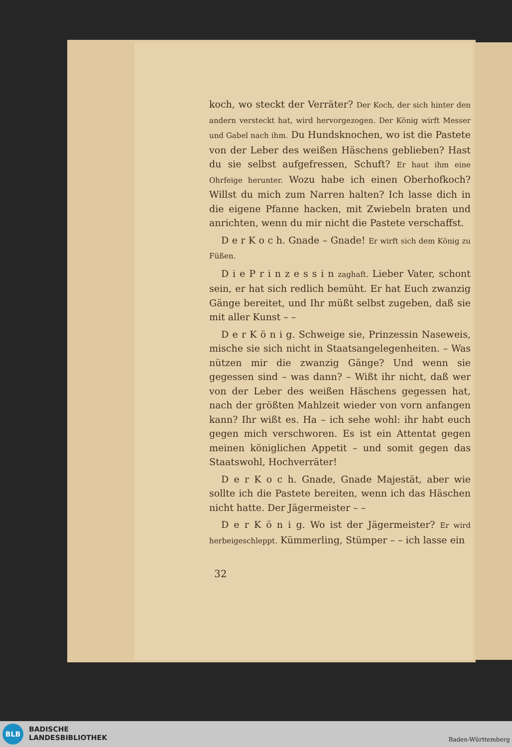koch, wo steckt der Verräter? Der Koch, der sich hinter den andern versteckt hat, wird hervorgezogen. Der König wirft Messer und Gabel nach ihm. Du Hundsknochen, wo ist die Pastete von der Leber des weißen Häschens geblieben? Hast du sie selbst aufgefressen, Schuft? Er haut ihm eine Ohrfeige herunter. Wozu habe ich einen Oberhofkoch? Willst du mich zum Narren halten? Ich lasse dich in die eigene Pfanne hacken, mit Zwiebeln braten und anrichten, wenn du mir nicht die Pastete verschaffst.
D e r K o c h. Gnade – Gnade! Er wirft sich dem König zu Füßen.
D i e P r i n z e s s i n zaghaft. Lieber Vater, schont sein, er hat sich redlich bemüht. Er hat Euch zwanzig Gänge bereitet, und Ihr müßt selbst zugeben, daß sie mit aller Kunst – –
D e r K ö n i g. Schweige sie, Prinzessin Naseweis, mische sie sich nicht in Staatsangelegenheiten. – Was nützen mir die zwanzig Gänge? Und wenn sie gegessen sind – was dann? – Wißt ihr nicht, daß wer von der Leber des weißen Häschens gegessen hat, nach der größten Mahlzeit wieder von vorn anfangen kann? Ihr wißt es. Ha – ich sehe wohl: ihr habt euch gegen mich verschworen. Es ist ein Attentat gegen meinen königlichen Appetit – und somit gegen das Staatswohl, Hochverräter!
D e r K o c h. Gnade, Gnade Majestät, aber wie sollte ich die Pastete bereiten, wenn ich das Häschen nicht hatte. Der Jägermeister – –
D e r K ö n i g. Wo ist der Jägermeister? Er wird herbeigeschleppt. Kümmerling, Stümper – – ich lasse ein
32
BLB
BADISCHE
LANDESBIBLIOTHEK
Baden-Württemberg